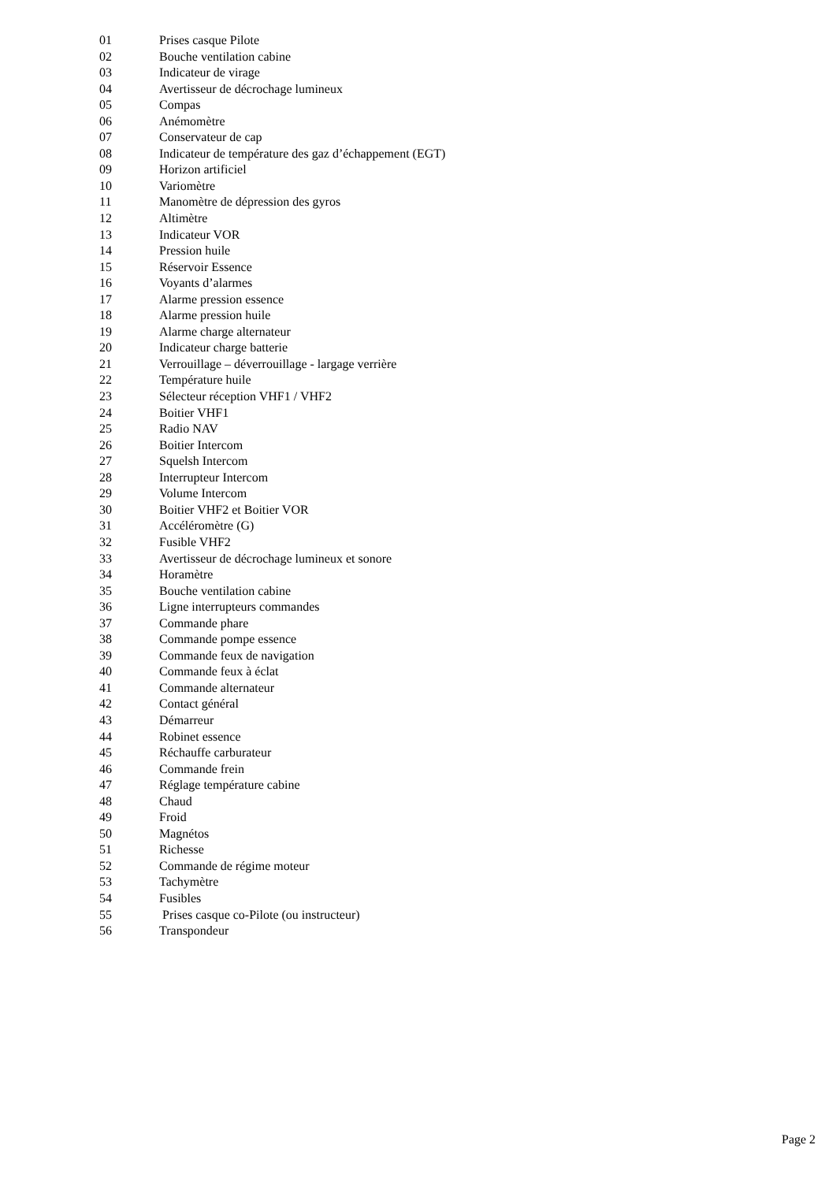01 Prises casque Pilote
02 Bouche ventilation cabine
03 Indicateur de virage
04 Avertisseur de décrochage lumineux
05 Compas
06 Anémomètre
07 Conservateur de cap
08 Indicateur de température des gaz d’échappement (EGT)
09 Horizon artificiel
10 Variomètre
11 Manomètre de dépression des gyros
12 Altimètre
13 Indicateur VOR
14 Pression huile
15 Réservoir Essence
16 Voyants d’alarmes
17 Alarme pression essence
18 Alarme pression huile
19 Alarme charge alternateur
20 Indicateur charge batterie
21 Verrouillage – déverrouillage - largage verrière
22 Température huile
23 Sélecteur réception VHF1 / VHF2
24 Boitier VHF1
25 Radio NAV
26 Boitier Intercom
27 Squelsh Intercom
28 Interrupteur Intercom
29 Volume Intercom
30 Boitier VHF2 et Boitier VOR
31 Accéléromètre (G)
32 Fusible VHF2
33 Avertisseur de décrochage lumineux et sonore
34 Horamètre
35 Bouche ventilation cabine
36 Ligne interrupteurs commandes
37 Commande phare
38 Commande pompe essence
39 Commande feux de navigation
40 Commande feux à éclat
41 Commande alternateur
42 Contact général
43 Démarreur
44 Robinet essence
45 Réchauffe carburateur
46 Commande frein
47 Réglage température cabine
48 Chaud
49 Froid
50 Magnétos
51 Richesse
52 Commande de régime moteur
53 Tachymètre
54 Fusibles
55 Prises casque co-Pilote (ou instructeur)
56 Transpondeur
Page 2